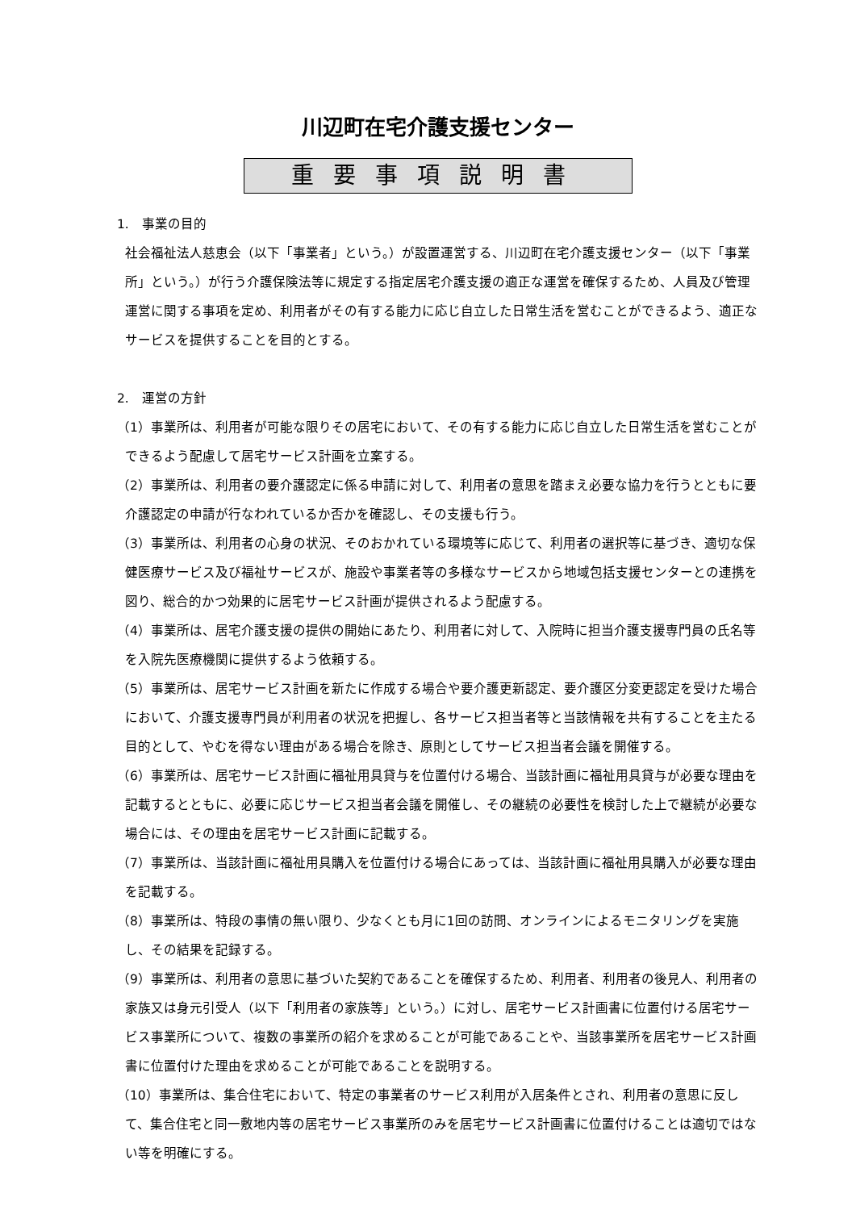川辺町在宅介護支援センター
重要事項説明書
1.　事業の目的
社会福祉法人慈恵会（以下「事業者」という。）が設置運営する、川辺町在宅介護支援センター（以下「事業所」という。）が行う介護保険法等に規定する指定居宅介護支援の適正な運営を確保するため、人員及び管理運営に関する事項を定め、利用者がその有する能力に応じ自立した日常生活を営むことができるよう、適正なサービスを提供することを目的とする。
2.　運営の方針
（1）事業所は、利用者が可能な限りその居宅において、その有する能力に応じ自立した日常生活を営むことができるよう配慮して居宅サービス計画を立案する。
（2）事業所は、利用者の要介護認定に係る申請に対して、利用者の意思を踏まえ必要な協力を行うとともに要介護認定の申請が行なわれているか否かを確認し、その支援も行う。
（3）事業所は、利用者の心身の状況、そのおかれている環境等に応じて、利用者の選択等に基づき、適切な保健医療サービス及び福祉サービスが、施設や事業者等の多様なサービスから地域包括支援センターとの連携を図り、総合的かつ効果的に居宅サービス計画が提供されるよう配慮する。
（4）事業所は、居宅介護支援の提供の開始にあたり、利用者に対して、入院時に担当介護支援専門員の氏名等を入院先医療機関に提供するよう依頼する。
（5）事業所は、居宅サービス計画を新たに作成する場合や要介護更新認定、要介護区分変更認定を受けた場合において、介護支援専門員が利用者の状況を把握し、各サービス担当者等と当該情報を共有することを主たる目的として、やむを得ない理由がある場合を除き、原則としてサービス担当者会議を開催する。
（6）事業所は、居宅サービス計画に福祉用具貸与を位置付ける場合、当該計画に福祉用具貸与が必要な理由を記載するとともに、必要に応じサービス担当者会議を開催し、その継続の必要性を検討した上で継続が必要な場合には、その理由を居宅サービス計画に記載する。
（7）事業所は、当該計画に福祉用具購入を位置付ける場合にあっては、当該計画に福祉用具購入が必要な理由を記載する。
（8）事業所は、特段の事情の無い限り、少なくとも月に1回の訪問、オンラインによるモニタリングを実施し、その結果を記録する。
（9）事業所は、利用者の意思に基づいた契約であることを確保するため、利用者、利用者の後見人、利用者の家族又は身元引受人（以下「利用者の家族等」という。）に対し、居宅サービス計画書に位置付ける居宅サービス事業所について、複数の事業所の紹介を求めることが可能であることや、当該事業所を居宅サービス計画書に位置付けた理由を求めることが可能であることを説明する。
（10）事業所は、集合住宅において、特定の事業者のサービス利用が入居条件とされ、利用者の意思に反して、集合住宅と同一敷地内等の居宅サービス事業所のみを居宅サービス計画書に位置付けることは適切ではない等を明確にする。